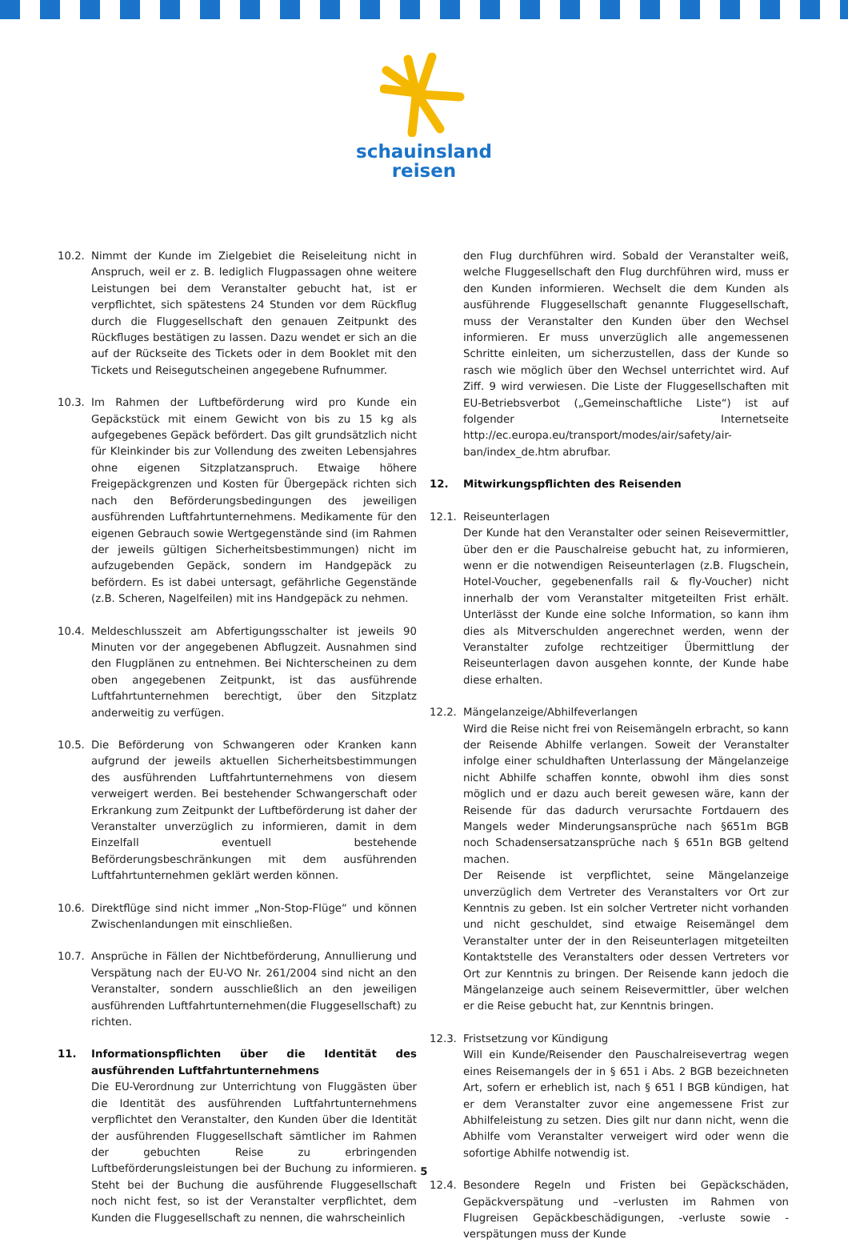schauinsland
reisen
10.2. Nimmt der Kunde im Zielgebiet die Reiseleitung nicht in Anspruch, weil er z. B. lediglich Flugpassagen ohne weitere Leistungen bei dem Veranstalter gebucht hat, ist er verpflichtet, sich spätestens 24 Stunden vor dem Rückflug durch die Fluggesellschaft den genauen Zeitpunkt des Rückfluges bestätigen zu lassen. Dazu wendet er sich an die auf der Rückseite des Tickets oder in dem Booklet mit den Tickets und Reisegutscheinen angegebene Rufnummer.
10.3. Im Rahmen der Luftbeförderung wird pro Kunde ein Gepäckstück mit einem Gewicht von bis zu 15 kg als aufgegebenes Gepäck befördert. Das gilt grundsätzlich nicht für Kleinkinder bis zur Vollendung des zweiten Lebensjahres ohne eigenen Sitzplatzanspruch. Etwaige höhere Freigepäckgrenzen und Kosten für Übergepäck richten sich nach den Beförderungsbedingungen des jeweiligen ausführenden Luftfahrtunternehmens. Medikamente für den eigenen Gebrauch sowie Wertgegenstände sind (im Rahmen der jeweils gültigen Sicherheitsbestimmungen) nicht im aufzugebenden Gepäck, sondern im Handgepäck zu befördern. Es ist dabei untersagt, gefährliche Gegenstände (z.B. Scheren, Nagelfeilen) mit ins Handgepäck zu nehmen.
10.4. Meldeschlusszeit am Abfertigungsschalter ist jeweils 90 Minuten vor der angegebenen Abflugzeit. Ausnahmen sind den Flugplänen zu entnehmen. Bei Nichterscheinen zu dem oben angegebenen Zeitpunkt, ist das ausführende Luftfahrtunternehmen berechtigt, über den Sitzplatz anderweitig zu verfügen.
10.5. Die Beförderung von Schwangeren oder Kranken kann aufgrund der jeweils aktuellen Sicherheitsbestimmungen des ausführenden Luftfahrtunternehmens von diesem verweigert werden. Bei bestehender Schwangerschaft oder Erkrankung zum Zeitpunkt der Luftbeförderung ist daher der Veranstalter unverzüglich zu informieren, damit in dem Einzelfall eventuell bestehende Beförderungsbeschränkungen mit dem ausführenden Luftfahrtunternehmen geklärt werden können.
10.6. Direktflüge sind nicht immer „Non-Stop-Flüge“ und können Zwischenlandungen mit einschließen.
10.7. Ansprüche in Fällen der Nichtbeförderung, Annullierung und Verspätung nach der EU-VO Nr. 261/2004 sind nicht an den Veranstalter, sondern ausschließlich an den jeweiligen ausführenden Luftfahrtunternehmen(die Fluggesellschaft) zu richten.
11. Informationspflichten über die Identität des ausführenden Luftfahrtunternehmens
Die EU-Verordnung zur Unterrichtung von Fluggästen über die Identität des ausführenden Luftfahrtunternehmens verpflichtet den Veranstalter, den Kunden über die Identität der ausführenden Fluggesellschaft sämtlicher im Rahmen der gebuchten Reise zu erbringenden Luftbeförderungsleistungen bei der Buchung zu informieren. Steht bei der Buchung die ausführende Fluggesellschaft noch nicht fest, so ist der Veranstalter verpflichtet, dem Kunden die Fluggesellschaft zu nennen, die wahrscheinlich
den Flug durchführen wird. Sobald der Veranstalter weiß, welche Fluggesellschaft den Flug durchführen wird, muss er den Kunden informieren. Wechselt die dem Kunden als ausführende Fluggesellschaft genannte Fluggesellschaft, muss der Veranstalter den Kunden über den Wechsel informieren. Er muss unverzüglich alle angemessenen Schritte einleiten, um sicherzustellen, dass der Kunde so rasch wie möglich über den Wechsel unterrichtet wird. Auf Ziff. 9 wird verwiesen. Die Liste der Fluggesellschaften mit EU-Betriebsverbot („Gemeinschaftliche Liste“) ist auf folgender Internetseite http://ec.europa.eu/transport/modes/air/safety/air-ban/index_de.htm abrufbar.
12. Mitwirkungspflichten des Reisenden
12.1. Reiseunterlagen
Der Kunde hat den Veranstalter oder seinen Reisevermittler, über den er die Pauschalreise gebucht hat, zu informieren, wenn er die notwendigen Reiseunterlagen (z.B. Flugschein, Hotel-Voucher, gegebenenfalls rail & fly-Voucher) nicht innerhalb der vom Veranstalter mitgeteilten Frist erhält. Unterlässt der Kunde eine solche Information, so kann ihm dies als Mitverschulden angerechnet werden, wenn der Veranstalter zufolge rechtzeitiger Übermittlung der Reiseunterlagen davon ausgehen konnte, der Kunde habe diese erhalten.
12.2. Mängelanzeige/Abhilfeverlangen
Wird die Reise nicht frei von Reisemängeln erbracht, so kann der Reisende Abhilfe verlangen. Soweit der Veranstalter infolge einer schuldhaften Unterlassung der Mängelanzeige nicht Abhilfe schaffen konnte, obwohl ihm dies sonst möglich und er dazu auch bereit gewesen wäre, kann der Reisende für das dadurch verursachte Fortdauern des Mangels weder Minderungsansprüche nach §651m BGB noch Schadensersatzansprüche nach § 651n BGB geltend machen.
Der Reisende ist verpflichtet, seine Mängelanzeige unverzüglich dem Vertreter des Veranstalters vor Ort zur Kenntnis zu geben. Ist ein solcher Vertreter nicht vorhanden und nicht geschuldet, sind etwaige Reisemängel dem Veranstalter unter der in den Reiseunterlagen mitgeteilten Kontaktstelle des Veranstalters oder dessen Vertreters vor Ort zur Kenntnis zu bringen. Der Reisende kann jedoch die Mängelanzeige auch seinem Reisevermittler, über welchen er die Reise gebucht hat, zur Kenntnis bringen.
12.3. Fristsetzung vor Kündigung
Will ein Kunde/Reisender den Pauschalreisevertrag wegen eines Reisemangels der in § 651 i Abs. 2 BGB bezeichneten Art, sofern er erheblich ist, nach § 651 l BGB kündigen, hat er dem Veranstalter zuvor eine angemessene Frist zur Abhilfeleistung zu setzen. Dies gilt nur dann nicht, wenn die Abhilfe vom Veranstalter verweigert wird oder wenn die sofortige Abhilfe notwendig ist.
12.4. Besondere Regeln und Fristen bei Gepäckschäden, Gepäckverspätung und –verlusten im Rahmen von Flugreisen Gepäckbeschädigungen, -verluste sowie -verspätungen muss der Kunde
5